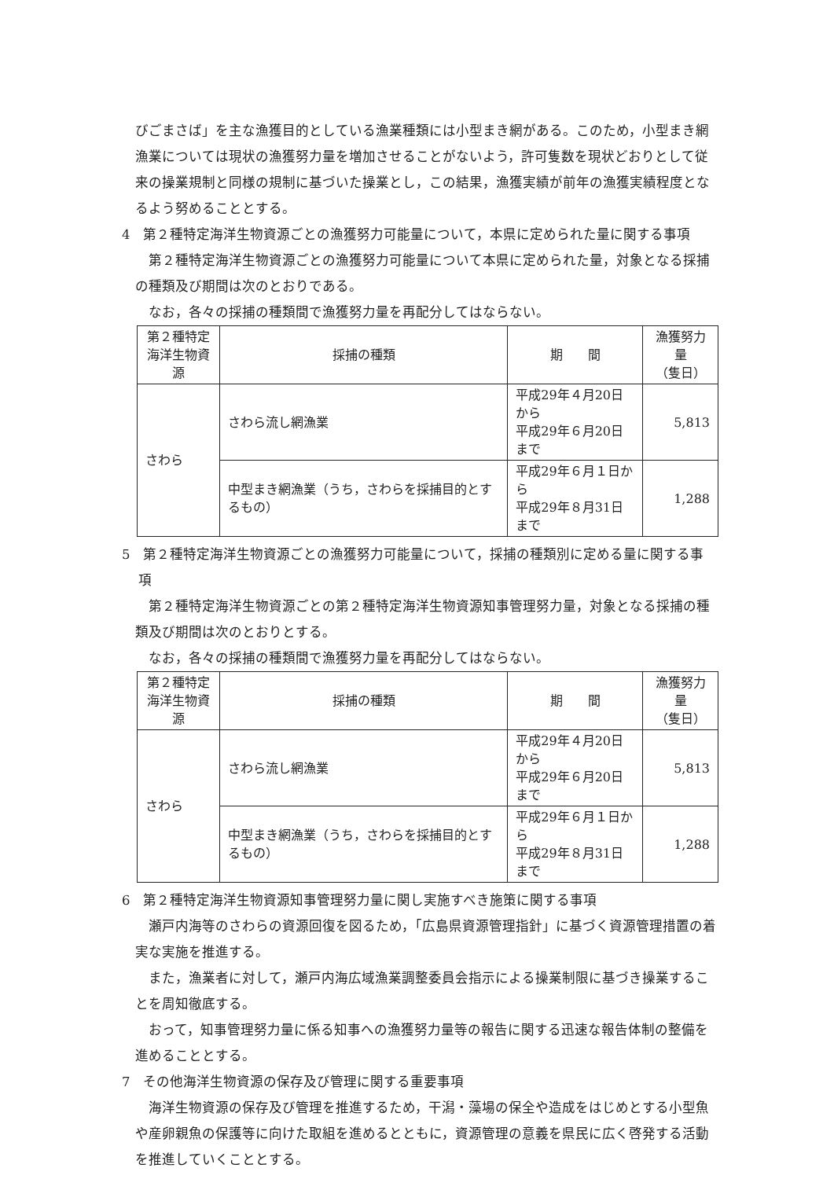びごまさば」を主な漁獲目的としている漁業種類には小型まき網がある。このため，小型まき網漁業については現状の漁獲努力量を増加させることがないよう，許可隻数を現状どおりとして従来の操業規制と同様の規制に基づいた操業とし，この結果，漁獲実績が前年の漁獲実績程度となるよう努めることとする。
4　第２種特定海洋生物資源ごとの漁獲努力可能量について，本県に定められた量に関する事項
第２種特定海洋生物資源ごとの漁獲努力可能量について本県に定められた量，対象となる採捕の種類及び期間は次のとおりである。
なお，各々の採捕の種類間で漁獲努力量を再配分してはならない。
| 第２種特定 海洋生物資源 | 採捕の種類 | 期 間 | 漁獲努力量 （隻日） |
| --- | --- | --- | --- |
| さわら | さわら流し網漁業 | 平成29年４月20日から 平成29年６月20日まで | 5,813 |
| | 中型まき網漁業（うち，さわらを採捕目的とするもの） | 平成29年６月１日から 平成29年８月31日まで | 1,288 |
5　第２種特定海洋生物資源ごとの漁獲努力可能量について，採捕の種類別に定める量に関する事項
第２種特定海洋生物資源ごとの第２種特定海洋生物資源知事管理努力量，対象となる採捕の種類及び期間は次のとおりとする。
なお，各々の採捕の種類間で漁獲努力量を再配分してはならない。
| 第２種特定 海洋生物資源 | 採捕の種類 | 期 間 | 漁獲努力量 （隻日） |
| --- | --- | --- | --- |
| さわら | さわら流し網漁業 | 平成29年４月20日から 平成29年６月20日まで | 5,813 |
| | 中型まき網漁業（うち，さわらを採捕目的とするもの） | 平成29年６月１日から 平成29年８月31日まで | 1,288 |
6　第２種特定海洋生物資源知事管理努力量に関し実施すべき施策に関する事項
瀬戸内海等のさわらの資源回復を図るため，「広島県資源管理指針」に基づく資源管理措置の着実な実施を推進する。
また，漁業者に対して，瀬戸内海広域漁業調整委員会指示による操業制限に基づき操業することを周知徹底する。
おって，知事管理努力量に係る知事への漁獲努力量等の報告に関する迅速な報告体制の整備を進めることとする。
7　その他海洋生物資源の保存及び管理に関する重要事項
海洋生物資源の保存及び管理を推進するため，干潟・藻場の保全や造成をはじめとする小型魚や産卵親魚の保護等に向けた取組を進めるとともに，資源管理の意義を県民に広く啓発する活動を推進していくこととする。